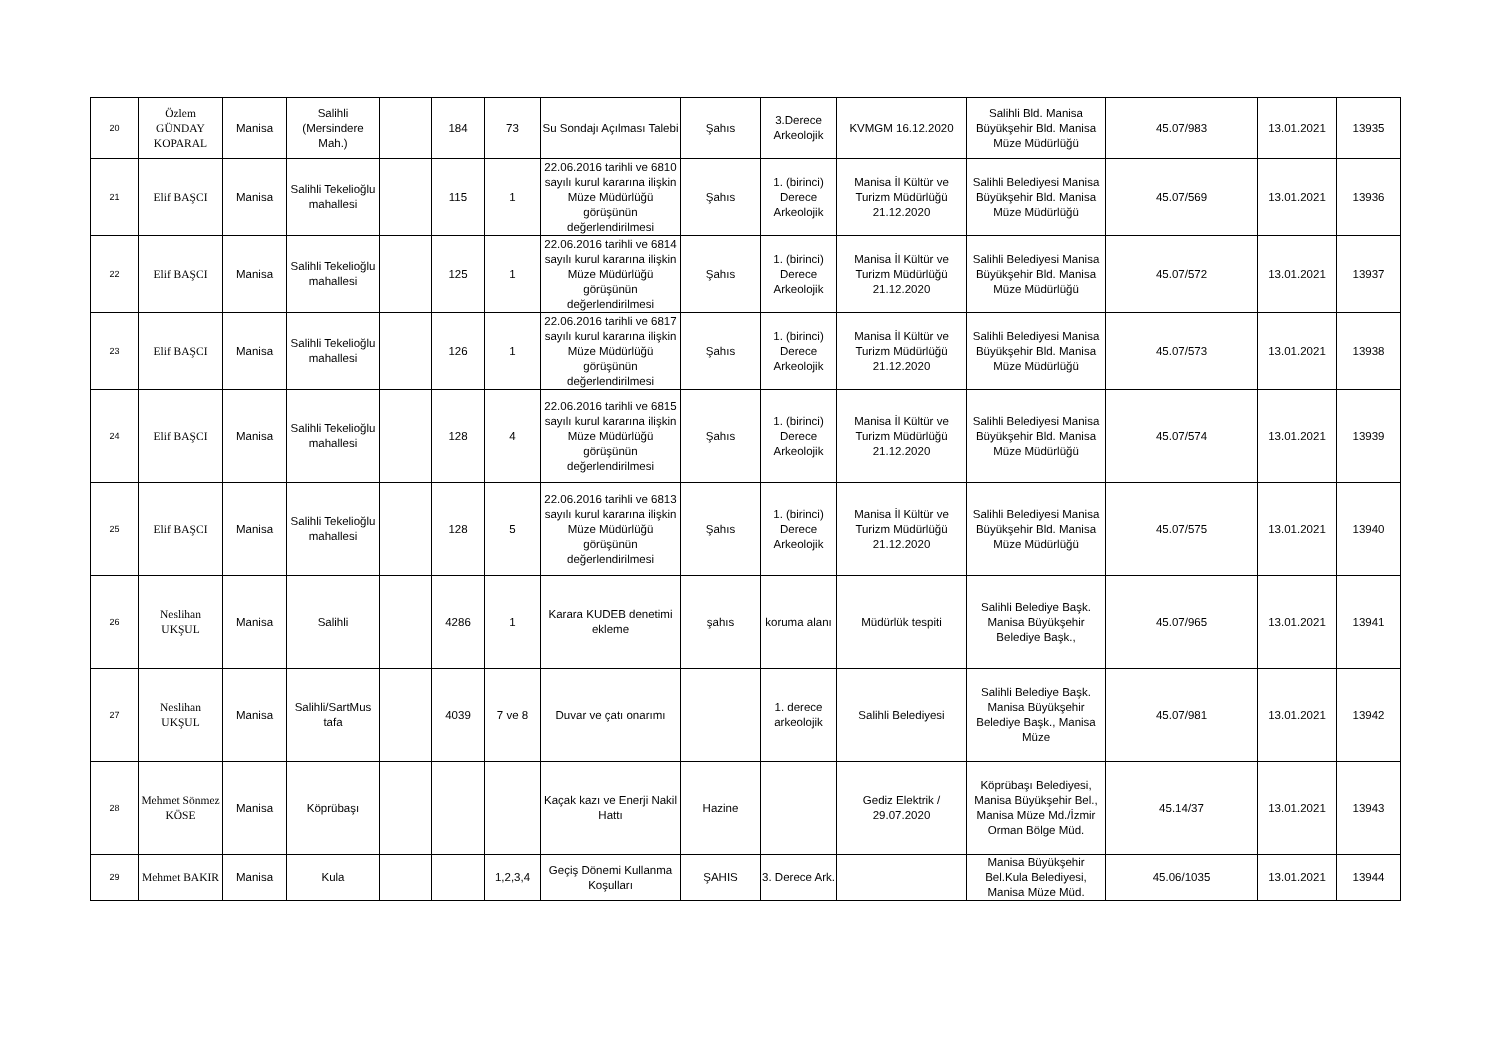| 20 | Özlem GÜNDAY KOPARAL | Manisa | Salihli (Mersindere Mah.) | | 184 | 73 | Su Sondajı Açılması Talebi | Şahıs | 3.Derece Arkeolojik | KVMGM 16.12.2020 | Salihli Bld. Manisa Büyükşehir Bld. Manisa Müze Müdürlüğü | 45.07/983 | 13.01.2021 | 13935 |
| 21 | Elif BAŞCI | Manisa | Salihli Tekelioğlu mahallesi | | 115 | 1 | 22.06.2016 tarihli ve 6810 sayılı kurul kararına ilişkin Müze Müdürlüğü görüşünün değerlendirilmesi | Şahıs | 1. (birinci) Derece Arkeolojik | Manisa İl Kültür ve Turizm Müdürlüğü 21.12.2020 | Salihli Belediyesi Manisa Büyükşehir Bld. Manisa Müze Müdürlüğü | 45.07/569 | 13.01.2021 | 13936 |
| 22 | Elif BAŞCI | Manisa | Salihli Tekelioğlu mahallesi | | 125 | 1 | 22.06.2016 tarihli ve 6814 sayılı kurul kararına ilişkin Müze Müdürlüğü görüşünün değerlendirilmesi | Şahıs | 1. (birinci) Derece Arkeolojik | Manisa İl Kültür ve Turizm Müdürlüğü 21.12.2020 | Salihli Belediyesi Manisa Büyükşehir Bld. Manisa Müze Müdürlüğü | 45.07/572 | 13.01.2021 | 13937 |
| 23 | Elif BAŞCI | Manisa | Salihli Tekelioğlu mahallesi | | 126 | 1 | 22.06.2016 tarihli ve 6817 sayılı kurul kararına ilişkin Müze Müdürlüğü görüşünün değerlendirilmesi | Şahıs | 1. (birinci) Derece Arkeolojik | Manisa İl Kültür ve Turizm Müdürlüğü 21.12.2020 | Salihli Belediyesi Manisa Büyükşehir Bld. Manisa Müze Müdürlüğü | 45.07/573 | 13.01.2021 | 13938 |
| 24 | Elif BAŞCI | Manisa | Salihli Tekelioğlu mahallesi | | 128 | 4 | 22.06.2016 tarihli ve 6815 sayılı kurul kararına ilişkin Müze Müdürlüğü görüşünün değerlendirilmesi | Şahıs | 1. (birinci) Derece Arkeolojik | Manisa İl Kültür ve Turizm Müdürlüğü 21.12.2020 | Salihli Belediyesi Manisa Büyükşehir Bld. Manisa Müze Müdürlüğü | 45.07/574 | 13.01.2021 | 13939 |
| 25 | Elif BAŞCI | Manisa | Salihli Tekelioğlu mahallesi | | 128 | 5 | 22.06.2016 tarihli ve 6813 sayılı kurul kararına ilişkin Müze Müdürlüğü görüşünün değerlendirilmesi | Şahıs | 1. (birinci) Derece Arkeolojik | Manisa İl Kültür ve Turizm Müdürlüğü 21.12.2020 | Salihli Belediyesi Manisa Büyükşehir Bld. Manisa Müze Müdürlüğü | 45.07/575 | 13.01.2021 | 13940 |
| 26 | Neslihan UKŞUL | Manisa | Salihli | | 4286 | 1 | Karara KUDEB denetimi ekleme | şahıs | koruma alanı | Müdürlük tespiti | Salihli Belediye Başk. Manisa Büyükşehir Belediye Başk., | 45.07/965 | 13.01.2021 | 13941 |
| 27 | Neslihan UKŞUL | Manisa | Salihli/SartMus tafa | | 4039 | 7 ve 8 | Duvar ve çatı onarımı | | 1. derece arkeolojik | Salihli Belediyesi | Salihli Belediye Başk. Manisa Büyükşehir Belediye Başk., Manisa Müze | 45.07/981 | 13.01.2021 | 13942 |
| 28 | Mehmet Sönmez KÖSE | Manisa | Köprübaşı | | | | Kaçak kazı ve Enerji Nakil Hattı | Hazine | | Gediz Elektrik / 29.07.2020 | Köprübaşı Belediyesi, Manisa Büyükşehir Bel., Manisa Müze Md./İzmir Orman Bölge Müd. | 45.14/37 | 13.01.2021 | 13943 |
| 29 | Mehmet BAKIR | Manisa | Kula | | | 1,2,3,4 | Geçiş Dönemi Kullanma Koşulları | ŞAHIS | 3. Derece Ark. | | Manisa Büyükşehir Bel.Kula Belediyesi, Manisa Müze Müd. | 45.06/1035 | 13.01.2021 | 13944 |